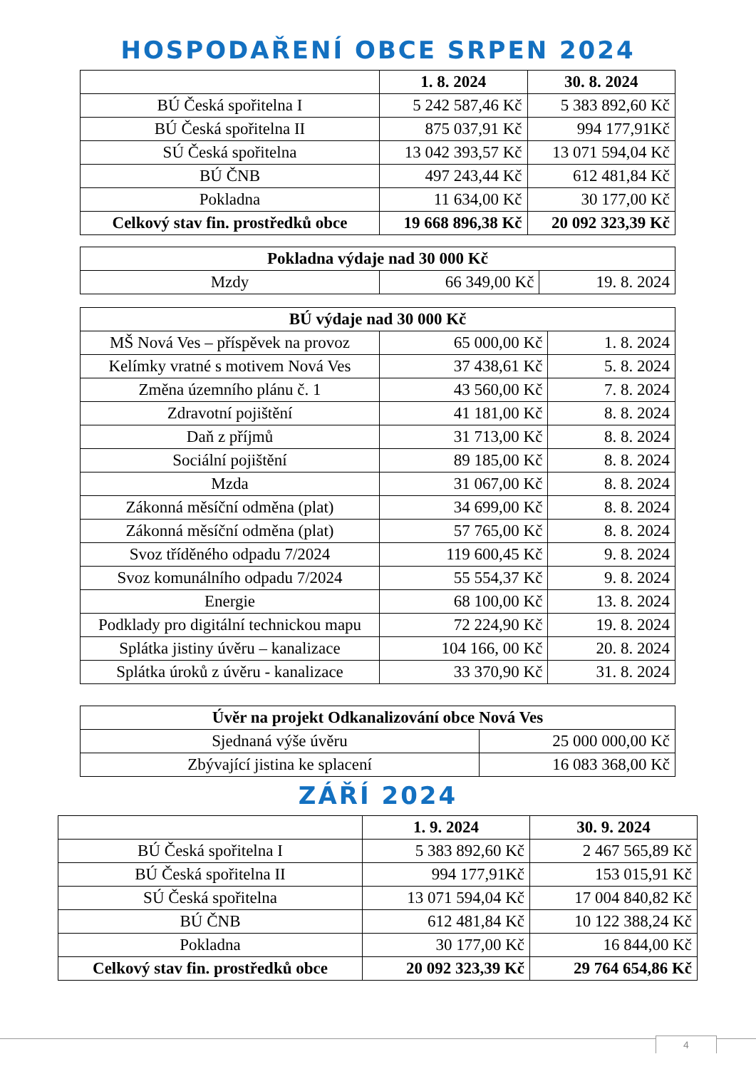HOSPODAŘENÍ OBCE SRPEN 2024
| | 1. 8. 2024 | 30. 8. 2024 |
| --- | --- | --- |
| BÚ Česká spořitelna I | 5 242 587,46 Kč | 5 383 892,60 Kč |
| BÚ Česká spořitelna II | 875 037,91 Kč | 994 177,91Kč |
| SÚ Česká spořitelna | 13 042 393,57 Kč | 13 071 594,04 Kč |
| BÚ ČNB | 497 243,44 Kč | 612 481,84 Kč |
| Pokladna | 11 634,00 Kč | 30 177,00 Kč |
| Celkový stav fin. prostředků obce | 19 668 896,38 Kč | 20 092 323,39 Kč |
| Pokladna výdaje nad 30 000 Kč | | |
| --- | --- | --- |
| Mzdy | 66 349,00 Kč | 19. 8. 2024 |
| BÚ výdaje nad 30 000 Kč | | |
| --- | --- | --- |
| MŠ Nová Ves – příspěvek na provoz | 65 000,00 Kč | 1. 8. 2024 |
| Kelímky vratné s motivem Nová Ves | 37 438,61 Kč | 5. 8. 2024 |
| Změna územního plánu č. 1 | 43 560,00 Kč | 7. 8. 2024 |
| Zdravotní pojištění | 41 181,00 Kč | 8. 8. 2024 |
| Daň z příjmů | 31 713,00 Kč | 8. 8. 2024 |
| Sociální pojištění | 89 185,00 Kč | 8. 8. 2024 |
| Mzda | 31 067,00 Kč | 8. 8. 2024 |
| Zákonná měsíční odměna (plat) | 34 699,00 Kč | 8. 8. 2024 |
| Zákonná měsíční odměna (plat) | 57 765,00 Kč | 8. 8. 2024 |
| Svoz tříděného odpadu 7/2024 | 119 600,45 Kč | 9. 8. 2024 |
| Svoz komunálního odpadu 7/2024 | 55 554,37 Kč | 9. 8. 2024 |
| Energie | 68 100,00 Kč | 13. 8. 2024 |
| Podklady pro digitální technickou mapu | 72 224,90 Kč | 19. 8. 2024 |
| Splátka jistiny úvěru – kanalizace | 104 166, 00 Kč | 20. 8. 2024 |
| Splátka úroků z úvěru - kanalizace | 33 370,90 Kč | 31. 8. 2024 |
| Úvěr na projekt Odkanalizování obce Nová Ves | |
| --- | --- |
| Sjednaná výše úvěru | 25 000 000,00 Kč |
| Zbývající jistina ke splacení | 16 083 368,00 Kč |
ZÁŘÍ 2024
| | 1. 9. 2024 | 30. 9. 2024 |
| --- | --- | --- |
| BÚ Česká spořitelna I | 5 383 892,60 Kč | 2 467 565,89 Kč |
| BÚ Česká spořitelna II | 994 177,91Kč | 153 015,91 Kč |
| SÚ Česká spořitelna | 13 071 594,04 Kč | 17 004 840,82 Kč |
| BÚ ČNB | 612 481,84 Kč | 10 122 388,24 Kč |
| Pokladna | 30 177,00 Kč | 16 844,00 Kč |
| Celkový stav fin. prostředků obce | 20 092 323,39 Kč | 29 764 654,86 Kč |
4